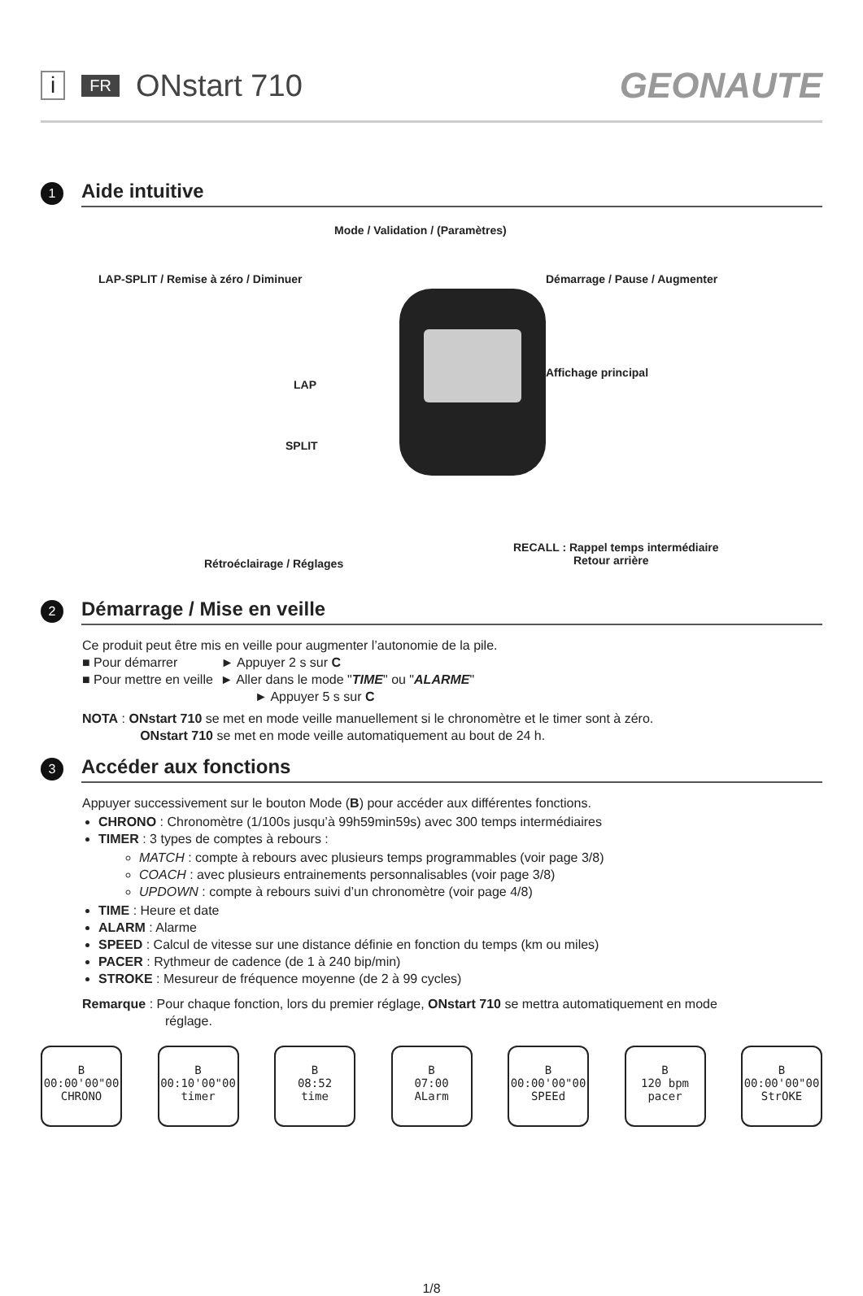i FR ONstart 710 GEONAUTE
1
Aide intuitive
Mode / Validation / (Paramètres)
LAP-SPLIT / Remise à zéro / Diminuer
Démarrage / Pause / Augmenter
LAP
Affichage principal
SPLIT
Rétroéclairage / Réglages
RECALL : Rappel temps intermédiaire
Retour arrière
2
Démarrage / Mise en veille
Ce produit peut être mis en veille pour augmenter l’autonomie de la pile.
■ Pour démarrer ► Appuyer 2 s sur C
■ Pour mettre en veille ► Aller dans le mode "TIME" ou "ALARME"
► Appuyer 5 s sur C
NOTA : ONstart 710 se met en mode veille manuellement si le chronomètre et le timer sont à zéro.
ONstart 710 se met en mode veille automatiquement au bout de 24 h.
3
Accéder aux fonctions
Appuyer successivement sur le bouton Mode (B) pour accéder aux différentes fonctions.
CHRONO : Chronomètre (1/100s jusqu’à 99h59min59s) avec 300 temps intermédiaires
TIMER : 3 types de comptes à rebours :
MATCH : compte à rebours avec plusieurs temps programmables (voir page 3/8)
COACH : avec plusieurs entrainements personnalisables (voir page 3/8)
UPDOWN : compte à rebours suivi d’un chronomètre (voir page 4/8)
TIME : Heure et date
ALARM : Alarme
SPEED : Calcul de vitesse sur une distance définie en fonction du temps (km ou miles)
PACER : Rythmeur de cadence (de 1 à 240 bip/min)
STROKE : Mesureur de fréquence moyenne (de 2 à 99 cycles)
Remarque : Pour chaque fonction, lors du premier réglage, ONstart 710 se mettra automatiquement en mode
réglage.
B
00:00'00"00
CHRONO
B
00:10'00"00
timer
B
08:52
time
B
07:00
ALarm
B
00:00'00"00
SPEEd
B
120 bpm
pacer
B
00:00'00"00
StrOKE
1/8